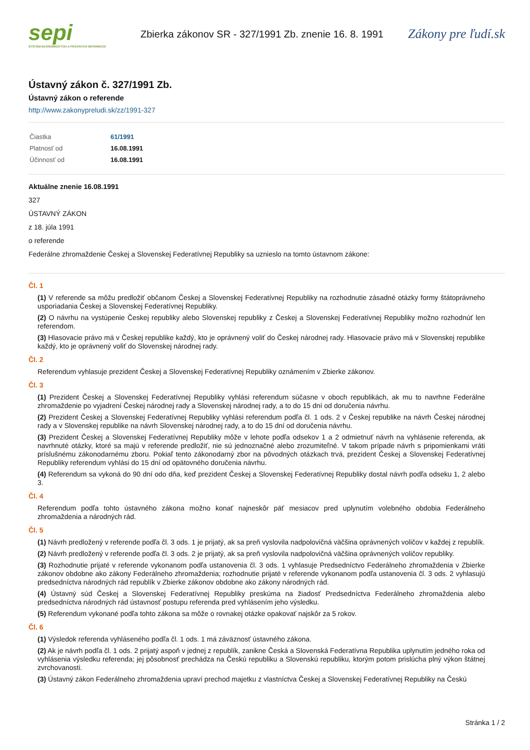sepi
SYSTÉM EKONOMICKÝCH A PRÁVNYCH INFORMÁCIÍ
Zbierka zákonov SR - 327/1991 Zb. znenie 16. 8. 1991
Zákony pre ľudí.sk
Ústavný zákon č. 327/1991 Zb.
Ústavný zákon o referende
http://www.zakonypreludi.sk/zz/1991-327
| Čiastka | 61/1991 |
| Platnosť od | 16.08.1991 |
| Účinnosť od | 16.08.1991 |
Aktuálne znenie 16.08.1991
327
ÚSTAVNÝ ZÁKON
z 18. júla 1991
o referende
Federálne zhromaždenie Českej a Slovenskej Federatívnej Republiky sa uznieslo na tomto ústavnom zákone:
Čl. 1
(1) V referende sa môžu predložiť občanom Českej a Slovenskej Federatívnej Republiky na rozhodnutie zásadné otázky formy štátoprávneho usporiadania Českej a Slovenskej Federatívnej Republiky.
(2) O návrhu na vystúpenie Českej republiky alebo Slovenskej republiky z Českej a Slovenskej Federatívnej Republiky možno rozhodnúť len referendom.
(3) Hlasovacie právo má v Českej republike každý, kto je oprávnený voliť do Českej národnej rady. Hlasovacie právo má v Slovenskej republike každý, kto je oprávnený voliť do Slovenskej národnej rady.
Čl. 2
Referendum vyhlasuje prezident Českej a Slovenskej Federatívnej Republiky oznámením v Zbierke zákonov.
Čl. 3
(1) Prezident Českej a Slovenskej Federatívnej Republiky vyhlási referendum súčasne v oboch republikách, ak mu to navrhne Federálne zhromaždenie po vyjadrení Českej národnej rady a Slovenskej národnej rady, a to do 15 dní od doručenia návrhu.
(2) Prezident Českej a Slovenskej Federatívnej Republiky vyhlási referendum podľa čl. 1 ods. 2 v Českej republike na návrh Českej národnej rady a v Slovenskej republike na návrh Slovenskej národnej rady, a to do 15 dní od doručenia návrhu.
(3) Prezident Českej a Slovenskej Federatívnej Republiky môže v lehote podľa odsekov 1 a 2 odmietnuť návrh na vyhlásenie referenda, ak navrhnuté otázky, ktoré sa majú v referende predložiť, nie sú jednoznačné alebo zrozumiteľné. V takom prípade návrh s pripomienkami vráti príslušnému zákonodarnému zboru. Pokiaľ tento zákonodarný zbor na pôvodných otázkach trvá, prezident Českej a Slovenskej Federatívnej Republiky referendum vyhlási do 15 dní od opätovného doručenia návrhu.
(4) Referendum sa vykoná do 90 dní odo dňa, keď prezident Českej a Slovenskej Federatívnej Republiky dostal návrh podľa odseku 1, 2 alebo 3.
Čl. 4
Referendum podľa tohto ústavného zákona možno konať najneskôr päť mesiacov pred uplynutím volebného obdobia Federálneho zhromaždenia a národných rád.
Čl. 5
(1) Návrh predložený v referende podľa čl. 3 ods. 1 je prijatý, ak sa preň vyslovila nadpolovičná väčšina oprávnených voličov v každej z republík.
(2) Návrh predložený v referende podľa čl. 3 ods. 2 je prijatý, ak sa preň vyslovila nadpolovičná väčšina oprávnených voličov republiky.
(3) Rozhodnutie prijaté v referende vykonanom podľa ustanovenia čl. 3 ods. 1 vyhlasuje Predsedníctvo Federálneho zhromaždenia v Zbierke zákonov obdobne ako zákony Federálneho zhromaždenia; rozhodnutie prijaté v referende vykonanom podľa ustanovenia čl. 3 ods. 2 vyhlasujú predsedníctva národných rád republík v Zbierke zákonov obdobne ako zákony národných rád.
(4) Ústavný súd Českej a Slovenskej Federatívnej Republiky preskúma na žiadosť Predsedníctva Federálneho zhromaždenia alebo predsedníctva národných rád ústavnosť postupu referenda pred vyhlásením jeho výsledku.
(5) Referendum vykonané podľa tohto zákona sa môže o rovnakej otázke opakovať najskôr za 5 rokov.
Čl. 6
(1) Výsledok referenda vyhláseného podľa čl. 1 ods. 1 má záväznosť ústavného zákona.
(2) Ak je návrh podľa čl. 1 ods. 2 prijatý aspoň v jednej z republík, zanikne Česká a Slovenská Federatívna Republika uplynutím jedného roka od vyhlásenia výsledku referenda; jej pôsobnosť prechádza na Českú republiku a Slovenskú republiku, ktorým potom prislúcha plný výkon štátnej zvrchovanosti.
(3) Ústavný zákon Federálneho zhromaždenia upraví prechod majetku z vlastníctva Českej a Slovenskej Federatívnej Republiky na Českú
Stránka 1 / 2